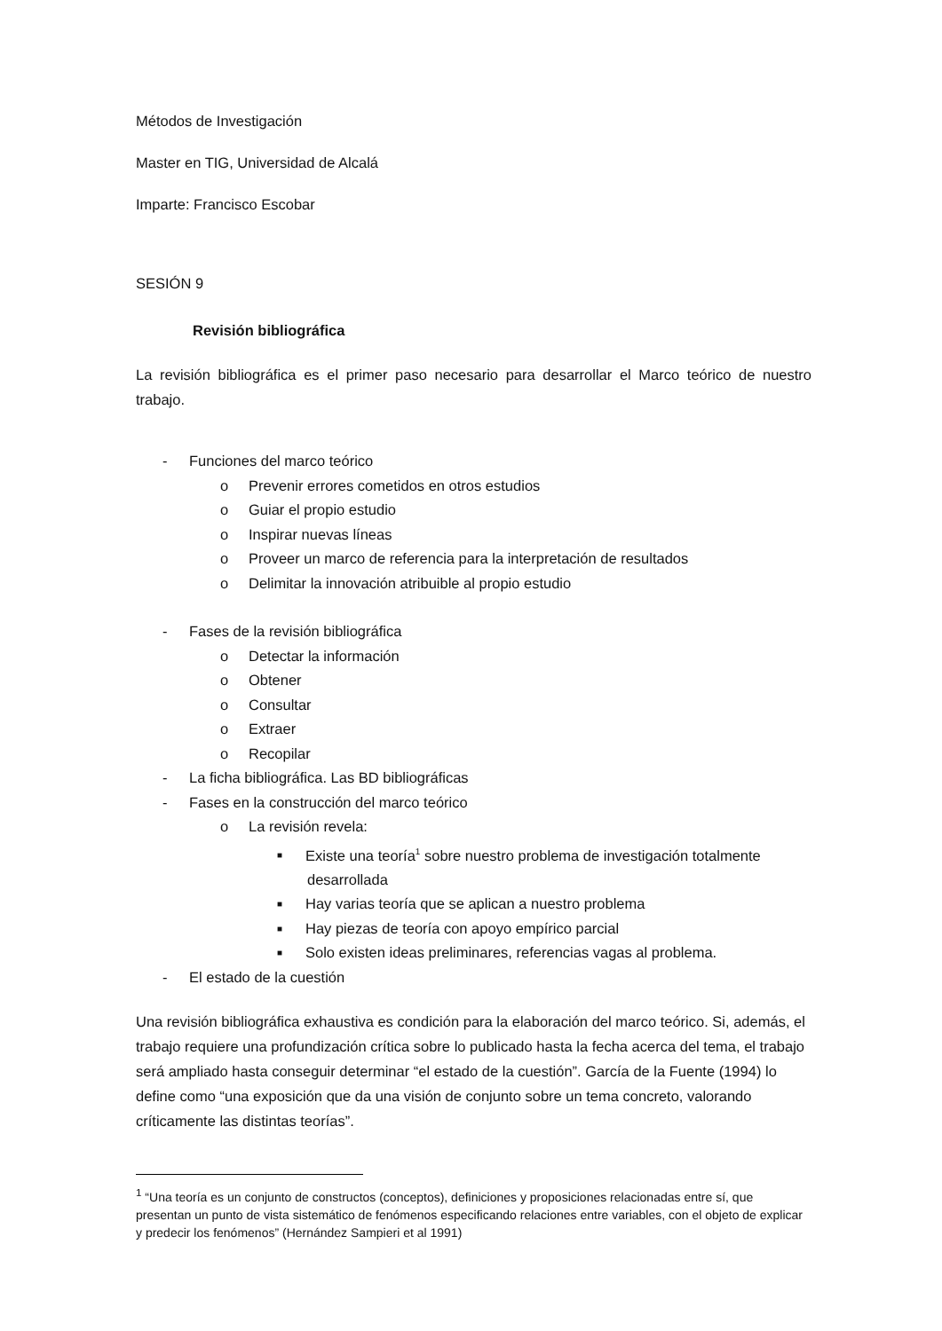Métodos de Investigación
Master en TIG, Universidad de Alcalá
Imparte: Francisco Escobar
SESIÓN 9
Revisión bibliográfica
La revisión bibliográfica es el primer paso necesario para desarrollar el Marco teórico de nuestro trabajo.
- Funciones del marco teórico
o Prevenir errores cometidos en otros estudios
o Guiar el propio estudio
o Inspirar nuevas líneas
o Proveer un marco de referencia para la interpretación de resultados
o Delimitar la innovación atribuible al propio estudio
- Fases de la revisión bibliográfica
o Detectar la información
o Obtener
o Consultar
o Extraer
o Recopilar
- La ficha bibliográfica. Las BD bibliográficas
- Fases en la construcción del marco teórico
o La revisión revela:
■ Existe una teoría<sup>1</sup> sobre nuestro problema de investigación totalmente desarrollada
■ Hay varias teoría que se aplican a nuestro problema
■ Hay piezas de teoría con apoyo empírico parcial
■ Solo existen ideas preliminares, referencias vagas al problema.
- El estado de la cuestión
Una revisión bibliográfica exhaustiva es condición para la elaboración del marco teórico. Si, además, el trabajo requiere una profundización crítica sobre lo publicado hasta la fecha acerca del tema, el trabajo será ampliado hasta conseguir determinar “el estado de la cuestión”. García de la Fuente (1994) lo define como “una exposición que da una visión de conjunto sobre un tema concreto, valorando críticamente las distintas teorías”.
<sup>1</sup> “Una teoría es un conjunto de constructos (conceptos), definiciones y proposiciones relacionadas entre sí, que presentan un punto de vista sistemático de fenómenos especificando relaciones entre variables, con el objeto de explicar y predecir los fenómenos” (Hernández Sampieri et al 1991)